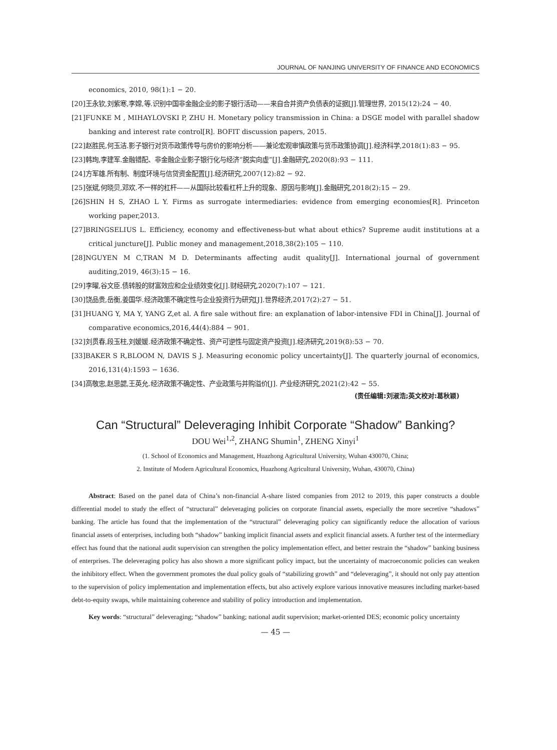JOURNAL OF NANJING UNIVERSITY OF FINANCE AND ECONOMICS
economics, 2010, 98(1):1 − 20.
[20]王永钦,刘紫寒,李嫦,等.识别中国非金融企业的影子银行活动——来自合并资产负债表的证据[J].管理世界, 2015(12):24 − 40.
[21]FUNKE M , MIHAYLOVSKI P, ZHU H. Monetary policy transmission in China: a DSGE model with parallel shadow banking and interest rate control[R]. BOFIT discussion papers, 2015.
[22]赵胜民,何玉洁.影子银行对货币政策传导与房价的影响分析——兼论宏观审慎政策与货币政策协调[J].经济科学,2018(1):83 − 95.
[23]韩珣,李建军.金融错配、非金融企业影子银行化与经济“脱实向虚”[J].金融研究,2020(8):93 − 111.
[24]方军雄.所有制、制度环境与信贷资金配置[J].经济研究,2007(12):82 − 92.
[25]张斌,何晓贝,邓欢.不一样的杠杆——从国际比较看杠杆上升的现象、原因与影响[J].金融研究,2018(2):15 − 29.
[26]SHIN H S, ZHAO L Y. Firms as surrogate intermediaries: evidence from emerging economies[R]. Princeton working paper,2013.
[27]BRINGSELIUS L. Efficiency, economy and effectiveness-but what about ethics? Supreme audit institutions at a critical juncture[J]. Public money and management,2018,38(2):105 − 110.
[28]NGUYEN M C,TRAN M D. Determinants affecting audit quality[J]. International journal of government auditing,2019, 46(3):15 − 16.
[29]李曜,谷文臣.债转股的财富效应和企业绩效变化[J].财经研究,2020(7):107 − 121.
[30]饶品贵,岳衡,姜国华.经济政策不确定性与企业投资行为研究[J].世界经济,2017(2):27 − 51.
[31]HUANG Y, MA Y, YANG Z,et al. A fire sale without fire: an explanation of labor-intensive FDI in China[J]. Journal of comparative economics,2016,44(4):884 − 901.
[32]刘贯春,段玉柱,刘媛媛.经济政策不确定性、资产可逆性与固定资产投资[J].经济研究,2019(8):53 − 70.
[33]BAKER S R,BLOOM N, DAVIS S J. Measuring economic policy uncertainty[J]. The quarterly journal of economics, 2016,131(4):1593 − 1636.
[34]高敬忠,赵思勰,王英允.经济政策不确定性、产业政策与并购溢价[J]. 产业经济研究,2021(2):42 − 55.
(责任编辑:刘淑浩;英文校对:葛秋颖)
Can “Structural” Deleveraging Inhibit Corporate “Shadow” Banking?
DOU Wei<sup>1,2</sup>, ZHANG Shumin<sup>1</sup>, ZHENG Xinyi<sup>1</sup>
(1. School of Economics and Management, Huazhong Agricultural University, Wuhan 430070, China;
2. Institute of Modern Agricultural Economics, Huazhong Agricultural University, Wuhan, 430070, China)
Abstract: Based on the panel data of China’s non-financial A-share listed companies from 2012 to 2019, this paper constructs a double differential model to study the effect of “structural” deleveraging policies on corporate financial assets, especially the more secretive “shadows” banking. The article has found that the implementation of the “structural” deleveraging policy can significantly reduce the allocation of various financial assets of enterprises, including both “shadow” banking implicit financial assets and explicit financial assets. A further test of the intermediary effect has found that the national audit supervision can strengthen the policy implementation effect, and better restrain the “shadow” banking business of enterprises. The deleveraging policy has also shown a more significant policy impact, but the uncertainty of macroeconomic policies can weaken the inhibitory effect. When the government promotes the dual policy goals of “stabilizing growth” and “deleveraging”, it should not only pay attention to the supervision of policy implementation and implementation effects, but also actively explore various innovative measures including market-based debt-to-equity swaps, while maintaining coherence and stability of policy introduction and implementation.
Key words: “structural” deleveraging; “shadow” banking; national audit supervision; market-oriented DES; economic policy uncertainty
— 45 —